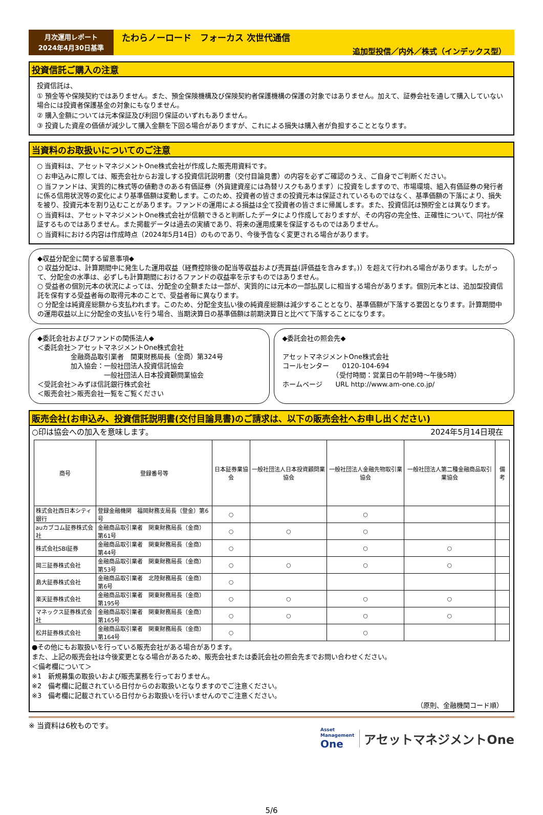月次運用レポート
2024年4月30日基準
たわらノーロード　フォーカス 次世代通信
追加型投信／内外／株式（インデックス型）
投資信託ご購入の注意
投資信託は、
① 預金等や保険契約ではありません。また、預金保険機構及び保険契約者保護機構の保護の対象ではありません。加えて、証券会社を通して購入していない場合には投資者保護基金の対象にもなりません。
② 購入金額については元本保証及び利回り保証のいずれもありません。
③ 投資した資産の価値が減少して購入金額を下回る場合がありますが、これによる損失は購入者が負担することとなります。
当資料のお取扱いについてのご注意
○ 当資料は、アセットマネジメントOne株式会社が作成した販売用資料です。
○ お申込みに際しては、販売会社からお渡しする投資信託説明書（交付目論見書）の内容を必ずご確認のうえ、ご自身でご判断ください。
○ 当ファンドは、実質的に株式等の値動きのある有価証券（外貨建資産には為替リスクもあります）に投資をしますので、市場環境、組入有価証券の発行者に係る信用状況等の変化により基準価額は変動します。このため、投資者の皆さまの投資元本は保証されているものではなく、基準価額の下落により、損失を被り、投資元本を割り込むことがあります。ファンドの運用による損益は全て投資者の皆さまに帰属します。また、投資信託は預貯金とは異なります。
○ 当資料は、アセットマネジメントOne株式会社が信頼できると判断したデータにより作成しておりますが、その内容の完全性、正確性について、同社が保証するものではありません。また掲載データは過去の実績であり、将来の運用成果を保証するものではありません。
○ 当資料における内容は作成時点（2024年5月14日）のものであり、今後予告なく変更される場合があります。
◆収益分配金に関する留意事項◆
○ 収益分配は、計算期間中に発生した運用収益（経費控除後の配当等収益および売買益(評価益を含みます。)）を超えて行われる場合があります。したがって、分配金の水準は、必ずしも計算期間におけるファンドの収益率を示すものではありません。
○ 受益者の個別元本の状況によっては、分配金の全額または一部が、実質的には元本の一部払戻しに相当する場合があります。個別元本とは、追加型投資信託を保有する受益者毎の取得元本のことで、受益者毎に異なります。
○ 分配金は純資産総額から支払われます。このため、分配金支払い後の純資産総額は減少することとなり、基準価額が下落する要因となります。計算期間中の運用収益以上に分配金の支払いを行う場合、当期決算日の基準価額は前期決算日と比べて下落することになります。
◆委託会社およびファンドの関係法人◆
＜委託会社＞アセットマネジメントOne株式会社
　　　　　金融商品取引業者　関東財務局長（金商）第324号
　　　　　加入協会：一般社団法人投資信託協会
　　　　　　　　　　一般社団法人日本投資顧問業協会
＜受託会社＞みずほ信託銀行株式会社
＜販売会社＞販売会社一覧をご覧ください
◆委託会社の照会先◆
アセットマネジメントOne株式会社
コールセンター　　0120-104-694
　　　　　　　　（受付時間：営業日の午前9時～午後5時）
ホームページ　　URL http://www.am-one.co.jp/
販売会社(お申込み、投資信託説明書(交付目論見書)のご請求は、以下の販売会社へお申し出ください)
○印は協会への加入を意味します。 2024年5月14日現在
| 商号 | 登録番号等 | 日本証券業協会 | 一般社団法人日本投資顧問業協会 | 一般社団法人金融先物取引業協会 | 一般社団法人第二種金融商品取引業協会 | 備考 |
| --- | --- | --- | --- | --- | --- | --- |
| 株式会社西日本シティ銀行 | 登録金融機関 福岡財務支局長（登金）第6号 | ○ | | ○ | | |
| auカブコム証券株式会社 | 金融商品取引業者 関東財務局長（金商）第61号 | ○ | ○ | ○ | | |
| 株式会社SBI証券 | 金融商品取引業者 関東財務局長（金商）第44号 | ○ | | ○ | ○ | |
| 岡三証券株式会社 | 金融商品取引業者 関東財務局長（金商）第53号 | ○ | ○ | ○ | ○ | |
| 島大証券株式会社 | 金融商品取引業者 北陸財務局長（金商）第6号 | ○ | | | | |
| 楽天証券株式会社 | 金融商品取引業者 関東財務局長（金商）第195号 | ○ | ○ | ○ | ○ | |
| マネックス証券株式会社 | 金融商品取引業者 関東財務局長（金商）第165号 | ○ | ○ | ○ | ○ | |
| 松井証券株式会社 | 金融商品取引業者 関東財務局長（金商）第164号 | ○ | | ○ | | |
●その他にもお取扱いを行っている販売会社がある場合があります。
また、上記の販売会社は今後変更となる場合があるため、販売会社または委託会社の照会先までお問い合わせください。
＜備考欄について＞
※1　新規募集の取扱いおよび販売業務を行っておりません。
※2　備考欄に記載されている日付からのお取扱いとなりますのでご注意ください。
※3　備考欄に記載されている日付からお取扱いを行いませんのでご注意ください。
（原則、金融機関コード順）
※ 当資料は6枚ものです。 Asset
Management
One アセットマネジメントOne
5/6